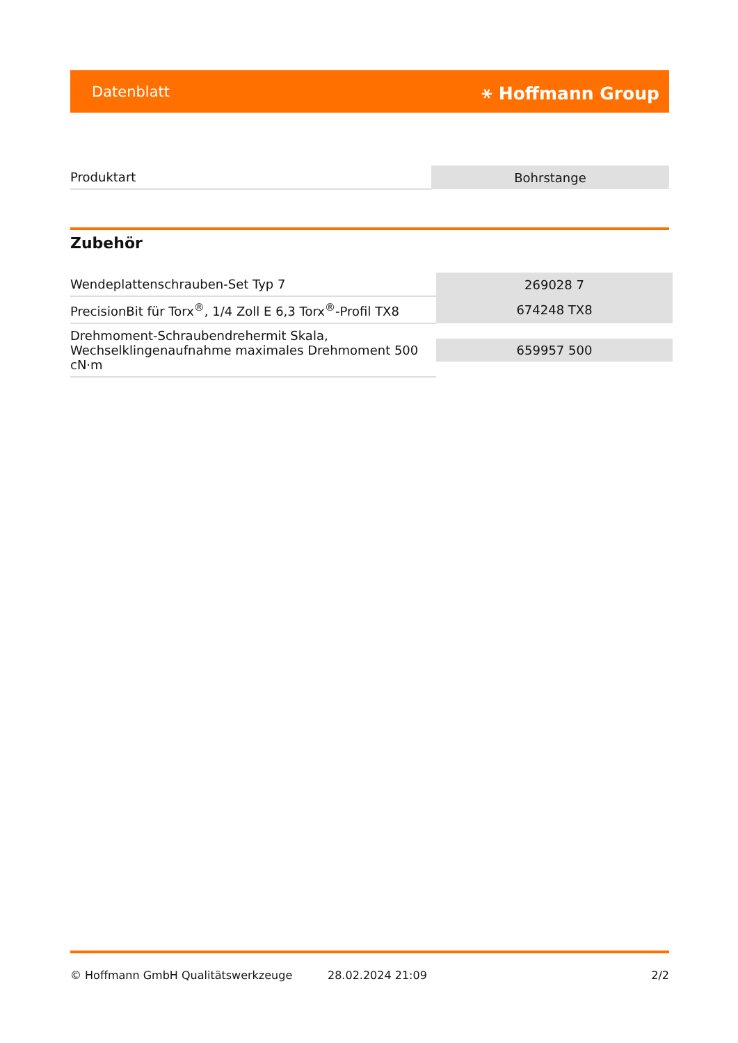Datenblatt ⚹ Hoffmann Group
| Produktart | Bohrstange |
Zubehör
| Wendeplattenschrauben-Set Typ 7 | 269028 7 |
| PrecisionBit für Torx<sup>®</sup>, 1/4 Zoll E 6,3 Torx<sup>®</sup>-Profil TX8 | 674248 TX8 |
| Drehmoment-Schraubendrehermit Skala, Wechselklingenaufnahme maximales Drehmoment 500 cN·m | 659957 500 |
© Hoffmann GmbH Qualitätswerkzeuge 28.02.2024 21:09 2/2